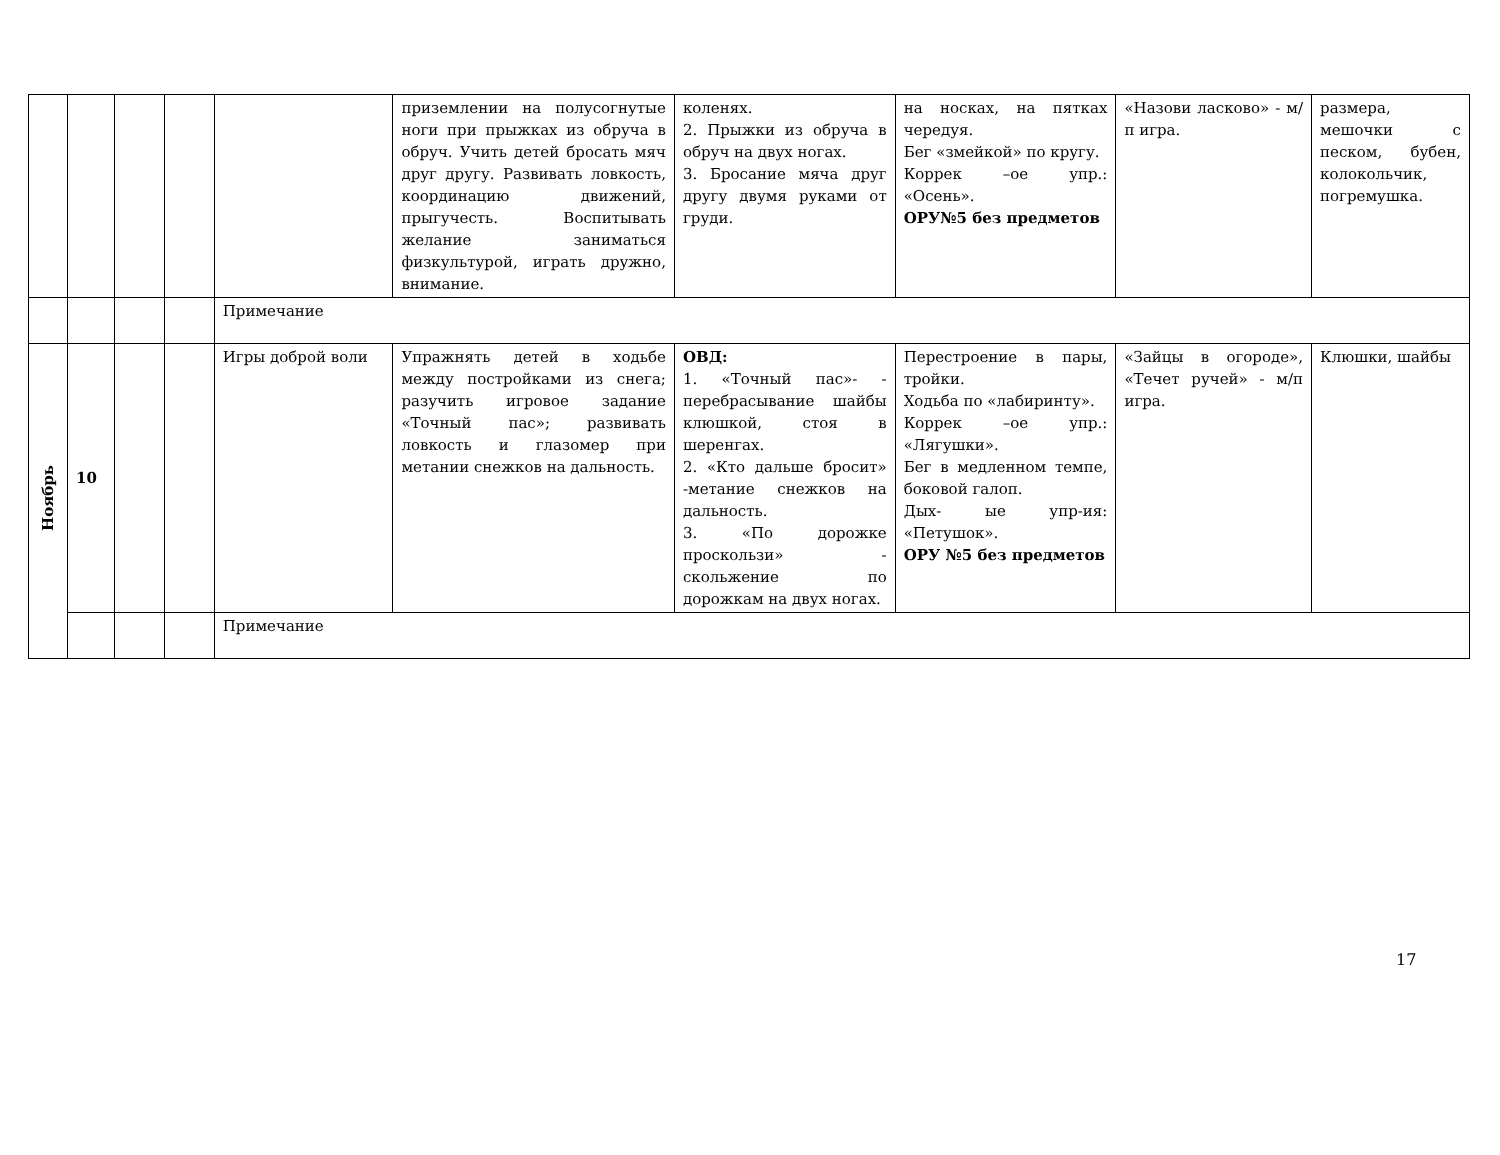| | | | | | приземлении на полусогнутые ноги при прыжках из обруча в обруч. Учить детей бросать мяч друг другу. Развивать ловкость, координацию движений, прыгучесть. Воспитывать желание заниматься физкультурой, играть дружно, внимание. | коленях. 2. Прыжки из обруча в обруч на двух ногах. 3. Бросание мяча друг другу двумя руками от груди. | на носках, на пятках чередуя. Бег «змейкой» по кругу. Коррек –ое упр.: «Осень». ОРУ№5 без предметов | «Назови ласково» - м/п игра. | размера, мешочки с песком, бубен, колокольчик, погремушка. |
| | | | | Примечание | | | | | |
| Ноябрь | 10 | | | Игры доброй воли | Упражнять детей в ходьбе между постройками из снега; разучить игровое задание «Точный пас»; развивать ловкость и глазомер при метании снежков на дальность. | ОВД: 1. «Точный пас»- - перебрасывание шайбы клюшкой, стоя в шеренгах. 2. «Кто дальше бросит» -метание снежков на дальность. 3. «По дорожке проскользи» - скольжение по дорожкам на двух ногах. | Перестроение в пары, тройки. Ходьба по «лабиринту». Коррек –ое упр.: «Лягушки». Бег в медленном темпе, боковой галоп. Дых- ые упр-ия: «Петушок». ОРУ №5 без предметов | «Зайцы в огороде», «Течет ручей» - м/п игра. | Клюшки, шайбы |
| | | | | Примечание | | | | | |
17